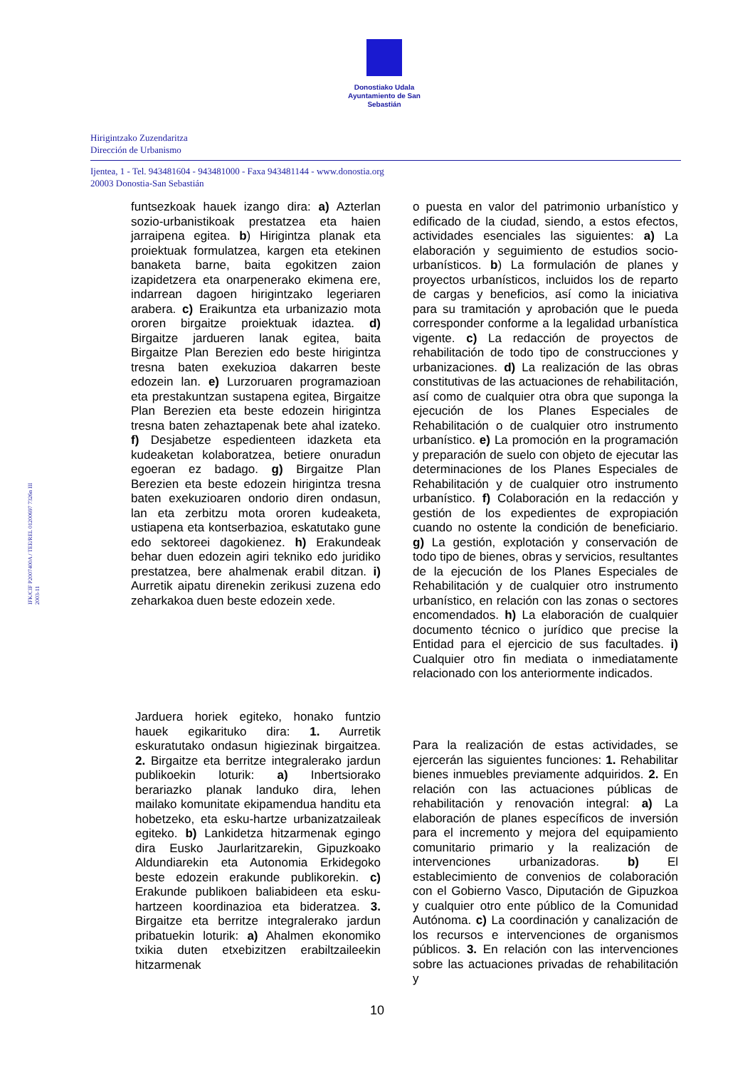Donostiako Udala
Ayuntamiento de San Sebastián
Hirigintzako Zuzendaritza
Dirección de Urbanismo
Ijentea, 1 - Tel. 943481604 - 943481000 - Faxa 943481144 - www.donostia.org
20003 Donostia-San Sebastián
IFK/CIF P2007400A / TEE/REL 01200697 7326n III 2003-11
funtsezkoak hauek izango dira: a) Azterlan sozio-urbanistikoak prestatzea eta haien jarraipena egitea. b) Hirigintza planak eta proiektuak formulatzea, kargen eta etekinen banaketa barne, baita egokitzen zaion izapidetzera eta onarpenerako ekimena ere, indarrean dagoen hirigintzako legeriaren arabera. c) Eraikuntza eta urbanizazio mota ororen birgaitze proiektuak idaztea. d) Birgaitze jardueren lanak egitea, baita Birgaitze Plan Berezien edo beste hirigintza tresna baten exekuzioa dakarren beste edozein lan. e) Lurzoruaren programazioan eta prestakuntzan sustapena egitea, Birgaitze Plan Berezien eta beste edozein hirigintza tresna baten zehaztapenak bete ahal izateko. f) Desjabetze espedienteen idazketa eta kudeaketan kolaboratzea, betiere onuradun egoeran ez badago. g) Birgaitze Plan Berezien eta beste edozein hirigintza tresna baten exekuzioaren ondorio diren ondasun, lan eta zerbitzu mota ororen kudeaketa, ustiapena eta kontserbazioa, eskatutako gune edo sektoreei dagokienez. h) Erakundeak behar duen edozein agiri tekniko edo juridiko prestatzea, bere ahalmenak erabil ditzan. i) Aurretik aipatu direnekin zerikusi zuzena edo zeharkakoa duen beste edozein xede.
o puesta en valor del patrimonio urbanístico y edificado de la ciudad, siendo, a estos efectos, actividades esenciales las siguientes: a) La elaboración y seguimiento de estudios socio-urbanísticos. b) La formulación de planes y proyectos urbanísticos, incluidos los de reparto de cargas y beneficios, así como la iniciativa para su tramitación y aprobación que le pueda corresponder conforme a la legalidad urbanística vigente. c) La redacción de proyectos de rehabilitación de todo tipo de construcciones y urbanizaciones. d) La realización de las obras constitutivas de las actuaciones de rehabilitación, así como de cualquier otra obra que suponga la ejecución de los Planes Especiales de Rehabilitación o de cualquier otro instrumento urbanístico. e) La promoción en la programación y preparación de suelo con objeto de ejecutar las determinaciones de los Planes Especiales de Rehabilitación y de cualquier otro instrumento urbanístico. f) Colaboración en la redacción y gestión de los expedientes de expropiación cuando no ostente la condición de beneficiario. g) La gestión, explotación y conservación de todo tipo de bienes, obras y servicios, resultantes de la ejecución de los Planes Especiales de Rehabilitación y de cualquier otro instrumento urbanístico, en relación con las zonas o sectores encomendados. h) La elaboración de cualquier documento técnico o jurídico que precise la Entidad para el ejercicio de sus facultades. i) Cualquier otro fin mediata o inmediatamente relacionado con los anteriormente indicados.
Jarduera horiek egiteko, honako funtzio hauek egikarituko dira: 1. Aurretik eskuratutako ondasun higiezinak birgaitzea. 2. Birgaitze eta berritze integralerako jardun publikoekin loturik: a) Inbertsiorako berariazko planak landuko dira, lehen mailako komunitate ekipamendua handitu eta hobetzeko, eta esku-hartze urbanizatzaileak egiteko. b) Lankidetza hitzarmenak egingo dira Eusko Jaurlaritzarekin, Gipuzkoako Aldundiarekin eta Autonomia Erkidegoko beste edozein erakunde publikorekin. c) Erakunde publikoen baliabideen eta esku-hartzeen koordinazioa eta bideratzea. 3. Birgaitze eta berritze integralerako jardun pribatuekin loturik: a) Ahalmen ekonomiko txikia duten etxebizitzen erabiltzaileekin hitzarmenak
Para la realización de estas actividades, se ejercerán las siguientes funciones: 1. Rehabilitar bienes inmuebles previamente adquiridos. 2. En relación con las actuaciones públicas de rehabilitación y renovación integral: a) La elaboración de planes específicos de inversión para el incremento y mejora del equipamiento comunitario primario y la realización de intervenciones urbanizadoras. b) El establecimiento de convenios de colaboración con el Gobierno Vasco, Diputación de Gipuzkoa y cualquier otro ente público de la Comunidad Autónoma. c) La coordinación y canalización de los recursos e intervenciones de organismos públicos. 3. En relación con las intervenciones sobre las actuaciones privadas de rehabilitación y
10